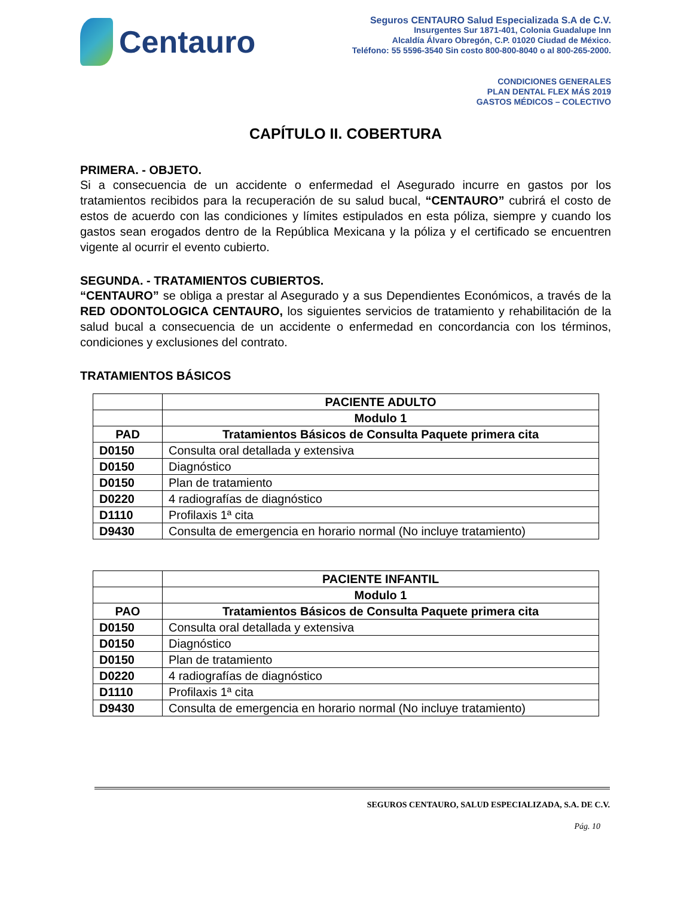Centauro
Seguros CENTAURO Salud Especializada S.A de C.V.
Insurgentes Sur 1871-401, Colonia Guadalupe Inn
Alcaldía Álvaro Obregón, C.P. 01020 Ciudad de México.
Teléfono: 55 5596-3540 Sin costo 800-800-8040 o al 800-265-2000.
CONDICIONES GENERALES
PLAN DENTAL FLEX MÁS 2019
GASTOS MÉDICOS – COLECTIVO
CAPÍTULO II. COBERTURA
PRIMERA. - OBJETO.
Si a consecuencia de un accidente o enfermedad el Asegurado incurre en gastos por los tratamientos recibidos para la recuperación de su salud bucal, “CENTAURO” cubrirá el costo de estos de acuerdo con las condiciones y límites estipulados en esta póliza, siempre y cuando los gastos sean erogados dentro de la República Mexicana y la póliza y el certificado se encuentren vigente al ocurrir el evento cubierto.
SEGUNDA. - TRATAMIENTOS CUBIERTOS.
“CENTAURO” se obliga a prestar al Asegurado y a sus Dependientes Económicos, a través de la RED ODONTOLOGICA CENTAURO, los siguientes servicios de tratamiento y rehabilitación de la salud bucal a consecuencia de un accidente o enfermedad en concordancia con los términos, condiciones y exclusiones del contrato.
TRATAMIENTOS BÁSICOS
| | PACIENTE ADULTO |
| --- | --- |
| | Modulo 1 |
| PAD | Tratamientos Básicos de Consulta Paquete primera cita |
| D0150 | Consulta oral detallada y extensiva |
| D0150 | Diagnóstico |
| D0150 | Plan de tratamiento |
| D0220 | 4 radiografías de diagnóstico |
| D1110 | Profilaxis 1ª cita |
| D9430 | Consulta de emergencia en horario normal (No incluye tratamiento) |
| | PACIENTE INFANTIL |
| --- | --- |
| | Modulo 1 |
| PAO | Tratamientos Básicos de Consulta Paquete primera cita |
| D0150 | Consulta oral detallada y extensiva |
| D0150 | Diagnóstico |
| D0150 | Plan de tratamiento |
| D0220 | 4 radiografías de diagnóstico |
| D1110 | Profilaxis 1ª cita |
| D9430 | Consulta de emergencia en horario normal (No incluye tratamiento) |
SEGUROS CENTAURO, SALUD ESPECIALIZADA, S.A. DE C.V.
Pág. 10